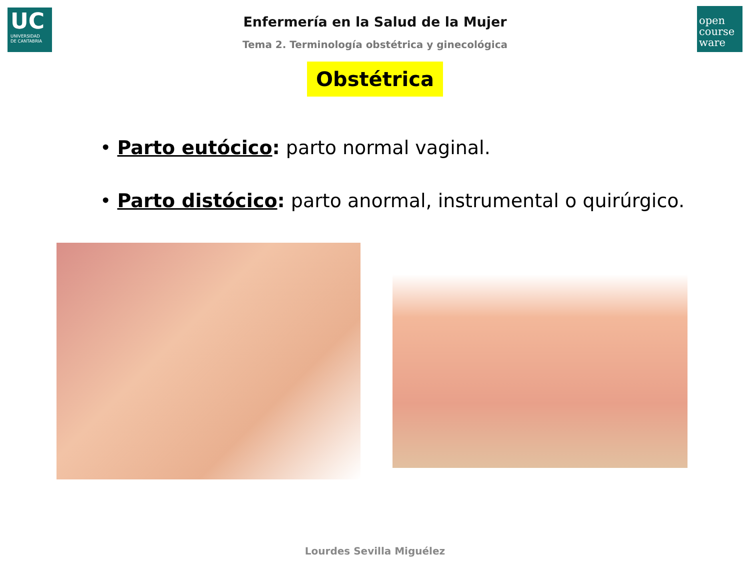UC
UNIVERSIDAD
DE CANTABRIA
open
course
ware
Enfermería en la Salud de la Mujer
Tema 2. Terminología obstétrica y ginecológica
Obstétrica
• Parto eutócico: parto normal vaginal.
• Parto distócico: parto anormal, instrumental o quirúrgico.
Lourdes Sevilla Miguélez